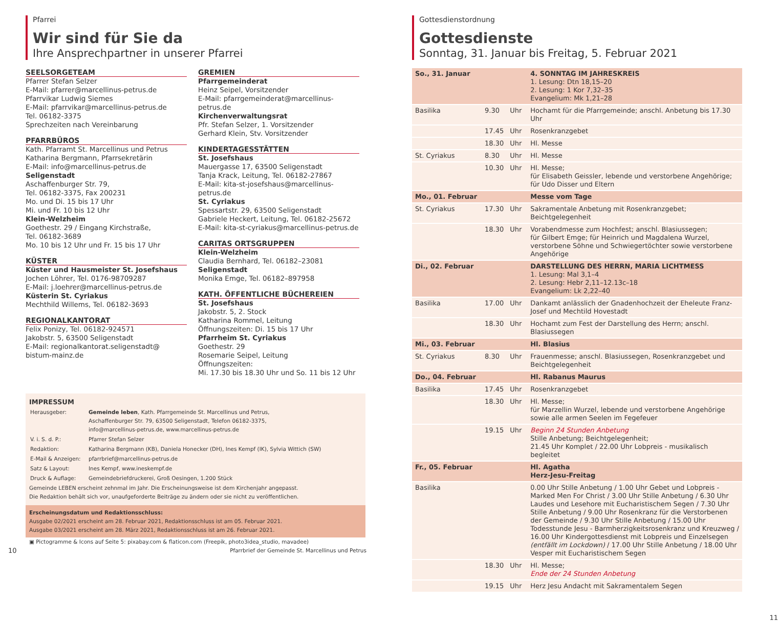Pfarrei
Wir sind für Sie da
Ihre Ansprechpartner in unserer Pfarrei
SEELSORGETEAM
Pfarrer Stefan Selzer
E-Mail: pfarrer@marcellinus-petrus.de
Pfarrvikar Ludwig Siemes
E-Mail: pfarrvikar@marcellinus-petrus.de
Tel. 06182-3375
Sprechzeiten nach Vereinbarung
PFARRBÜROS
Kath. Pfarramt St. Marcellinus und Petrus
Katharina Bergmann, Pfarrsekretärin
E-Mail: info@marcellinus-petrus.de
Seligenstadt
Aschaffenburger Str. 79,
Tel. 06182-3375, Fax 200231
Mo. und Di. 15 bis 17 Uhr
Mi. und Fr. 10 bis 12 Uhr
Klein-Welzheim
Goethestr. 29 / Eingang Kirchstraße,
Tel. 06182-3689
Mo. 10 bis 12 Uhr und Fr. 15 bis 17 Uhr
KÜSTER
Küster und Hausmeister St. Josefshaus
Jochen Löhrer, Tel. 0176-98709287
E-Mail: j.loehrer@marcellinus-petrus.de
Küsterin St. Cyriakus
Mechthild Willems, Tel. 06182-3693
REGIONALKANTORAT
Felix Ponizy, Tel. 06182-924571
Jakobstr. 5, 63500 Seligenstadt
E-Mail: regionalkantorat.seligenstadt@
bistum-mainz.de
GREMIEN
Pfarrgemeinderat
Heinz Seipel, Vorsitzender
E-Mail: pfarrgemeinderat@marcellinus-petrus.de
Kirchenverwaltungsrat
Pfr. Stefan Selzer, 1. Vorsitzender
Gerhard Klein, Stv. Vorsitzender
KINDERTAGESSTÄTTEN
St. Josefshaus
Mauergasse 17, 63500 Seligenstadt
Tanja Krack, Leitung, Tel. 06182-27867
E-Mail: kita-st-josefshaus@marcellinus-petrus.de
St. Cyriakus
Spessartstr. 29, 63500 Seligenstadt
Gabriele Heckert, Leitung, Tel. 06182-25672
E-Mail: kita-st-cyriakus@marcellinus-petrus.de
CARITAS ORTSGRUPPEN
Klein-Welzheim
Claudia Bernhard, Tel. 06182–23081
Seligenstadt
Monika Emge, Tel. 06182–897958
KATH. ÖFFENTLICHE BÜCHEREIEN
St. Josefshaus
Jakobstr. 5, 2. Stock
Katharina Rommel, Leitung
Öffnungszeiten: Di. 15 bis 17 Uhr
Pfarrheim St. Cyriakus
Goethestr. 29
Rosemarie Seipel, Leitung
Öffnungszeiten:
Mi. 17.30 bis 18.30 Uhr und So. 11 bis 12 Uhr
IMPRESSUM
| Herausgeber: | Gemeinde leben , Kath. Pfarrgemeinde St. Marcellinus und Petrus, Aschaffenburger Str. 79, 63500 Seligenstadt, Telefon 06182-3375, info@marcellinus-petrus.de, www.marcellinus-petrus.de |
| V. i. S. d. P.: | Pfarrer Stefan Selzer |
| Redaktion: | Katharina Bergmann (KB), Daniela Honecker (DH), Ines Kempf (IK), Sylvia Wittich (SW) |
| E-Mail & Anzeigen: | pfarrbrief@marcellinus-petrus.de |
| Satz & Layout: | Ines Kempf, www.ineskempf.de |
| Druck & Auflage: | Gemeindebriefdruckerei, Groß Oesingen, 1.200 Stück |
Gemeinde LEBEN erscheint zehnmal im Jahr. Die Erscheinungsweise ist dem Kirchenjahr angepasst.
Die Redaktion behält sich vor, unaufgeforderte Beiträge zu ändern oder sie nicht zu veröffentlichen.
Erscheinungsdatum und Redaktionsschluss:
Ausgabe 02/2021 erscheint am 28. Februar 2021, Redaktionsschluss ist am 05. Februar 2021.
Ausgabe 03/2021 erscheint am 28. März 2021, Redaktionsschluss ist am 26. Februar 2021.
▣ Pictogramme & Icons auf Seite 5: pixabay.com & flaticon.com (Freepik, photo3idea_studio, mavadee)
10 Pfarrbrief der Gemeinde St. Marcellinus und Petrus
Gottesdienstordnung
Gottesdienste
Sonntag, 31. Januar bis Freitag, 5. Februar 2021
| So., 31. Januar | | | 4. SONNTAG IM JAHRESKREIS 1. Lesung: Dtn 18,15–20 2. Lesung: 1 Kor 7,32–35 Evangelium: Mk 1,21–28 |
| Basilika | 9.30 | Uhr | Hochamt für die Pfarrgemeinde; anschl. Anbetung bis 17.30 Uhr |
| | 17.45 | Uhr | Rosenkranzgebet |
| | 18.30 | Uhr | Hl. Messe |
| St. Cyriakus | 8.30 | Uhr | Hl. Messe |
| | 10.30 | Uhr | Hl. Messe; für Elisabeth Geissler, lebende und verstorbene Angehörige; für Udo Disser und Eltern |
| Mo., 01. Februar | | | Messe vom Tage |
| St. Cyriakus | 17.30 | Uhr | Sakramentale Anbetung mit Rosenkranzgebet; Beichtgelegenheit |
| | 18.30 | Uhr | Vorabendmesse zum Hochfest; anschl. Blasiussegen; für Gilbert Emge; für Heinrich und Magdalena Wurzel, verstorbene Söhne und Schwiegertöchter sowie verstorbene Angehörige |
| Di., 02. Februar | | | DARSTELLUNG DES HERRN, MARIA LICHTMESS 1. Lesung: Mal 3,1–4 2. Lesung: Hebr 2,11–12.13c–18 Evangelium: Lk 2,22–40 |
| Basilika | 17.00 | Uhr | Dankamt anlässlich der Gnadenhochzeit der Eheleute Franz-Josef und Mechtild Hovestadt |
| | 18.30 | Uhr | Hochamt zum Fest der Darstellung des Herrn; anschl. Blasiussegen |
| Mi., 03. Februar | | | Hl. Blasius |
| St. Cyriakus | 8.30 | Uhr | Frauenmesse; anschl. Blasiussegen, Rosenkranzgebet und Beichtgelegenheit |
| Do., 04. Februar | | | Hl. Rabanus Maurus |
| Basilika | 17.45 | Uhr | Rosenkranzgebet |
| | 18.30 | Uhr | Hl. Messe; für Marzellin Wurzel, lebende und verstorbene Angehörige sowie alle armen Seelen im Fegefeuer |
| | 19.15 | Uhr | Beginn 24 Stunden Anbetung Stille Anbetung; Beichtgelegenheit; 21.45 Uhr Komplet / 22.00 Uhr Lobpreis - musikalisch begleitet |
| Fr., 05. Februar | | | Hl. Agatha Herz-Jesu-Freitag |
| Basilika | | | 0.00 Uhr Stille Anbetung / 1.00 Uhr Gebet und Lobpreis - Marked Men For Christ / 3.00 Uhr Stille Anbetung / 6.30 Uhr Laudes und Lesehore mit Eucharistischem Segen / 7.30 Uhr Stille Anbetung / 9.00 Uhr Rosenkranz für die Verstorbenen der Gemeinde / 9.30 Uhr Stille Anbetung / 15.00 Uhr Todesstunde Jesu - Barmherzigkeitsrosenkranz und Kreuzweg / 16.00 Uhr Kindergottesdienst mit Lobpreis und Einzelsegen (entfällt im Lockdown) / 17.00 Uhr Stille Anbetung / 18.00 Uhr Vesper mit Eucharistischem Segen |
| | 18.30 | Uhr | Hl. Messe; Ende der 24 Stunden Anbetung |
| | 19.15 | Uhr | Herz Jesu Andacht mit Sakramentalem Segen |
11